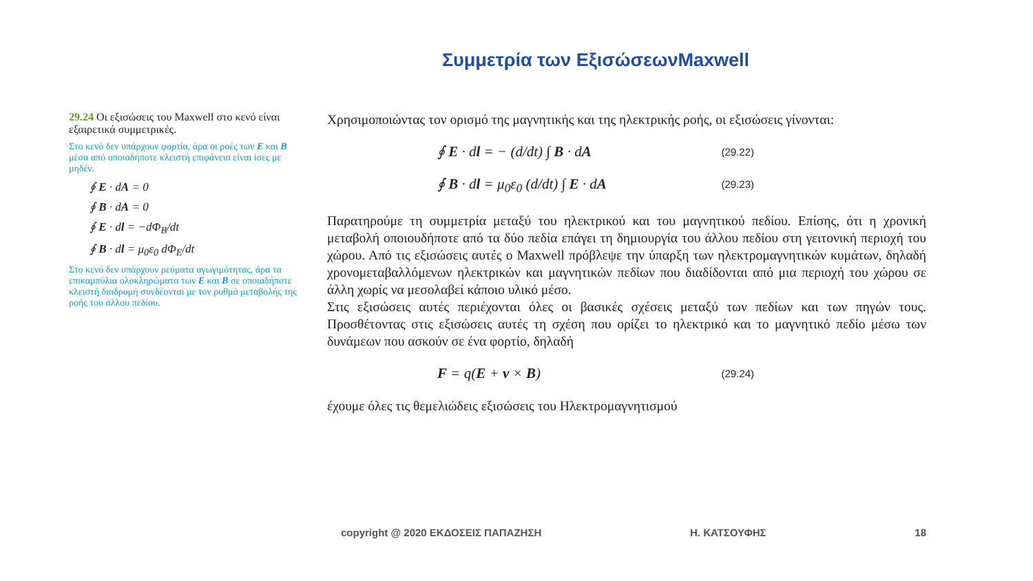Συμμετρία των ΕξισώσεωνMaxwell
29.24 Οι εξισώσεις του Maxwell στο κενό είναι εξαιρετικά συμμετρικές.
Στο κενό δεν υπάρχουν φορτία, άρα οι ροές των E και B μέσα από οποιαδήποτε κλειστή επιφάνεια είναι ίσες με μηδέν.
∮ E · dA = 0
∮ B · dA = 0
∮ E · dl = −dΦ<sub>B</sub>/dt
∮ B · dl = μ<sub>0</sub>ε<sub>0</sub> dΦ<sub>E</sub>/dt
Στο κενό δεν υπάρχουν ρεύματα αγωγιμότητας, άρα τα επικαμπύλια ολοκληρώματα των E και B σε οποιαδήποτε κλειστή διαδρομή συνδέονται με τον ρυθμό μεταβολής της ροής του άλλου πεδίου.
Χρησιμοποιώντας τον ορισμό της μαγνητικής και της ηλεκτρικής ροής, οι εξισώσεις γίνονται:
∮ E · dl = − (d/dt) ∫ B · dA (29.22)
∮ B · dl = μ<sub>0</sub>ε<sub>0</sub> (d/dt) ∫ E · dA (29.23)
Παρατηρούμε τη συμμετρία μεταξύ του ηλεκτρικού και του μαγνητικού πεδίου. Επίσης, ότι η χρονική μεταβολή οποιουδήποτε από τα δύο πεδία επάγει τη δημιουργία του άλλου πεδίου στη γειτονική περιοχή του χώρου. Από τις εξισώσεις αυτές ο Maxwell πρόβλεψε την ύπαρξη των ηλεκτρομαγνητικών κυμάτων, δηλαδή χρονομεταβαλλόμενων ηλεκτρικών και μαγνητικών πεδίων που διαδίδονται από μια περιοχή του χώρου σε άλλη χωρίς να μεσολαβεί κάποιο υλικό μέσο.
Στις εξισώσεις αυτές περιέχονται όλες οι βασικές σχέσεις μεταξύ των πεδίων και των πηγών τους. Προσθέτοντας στις εξισώσεις αυτές τη σχέση που ορίζει το ηλεκτρικό και το μαγνητικό πεδίο μέσω των δυνάμεων που ασκούν σε ένα φορτίο, δηλαδή
F = q(E + v × B) (29.24)
έχουμε όλες τις θεμελιώδεις εξισώσεις του Ηλεκτρομαγνητισμού
copyright @ 2020 ΕΚΔΟΣΕΙΣ ΠΑΠΑΖΗΣΗ Η. ΚΑΤΣΟΥΦΗΣ 18